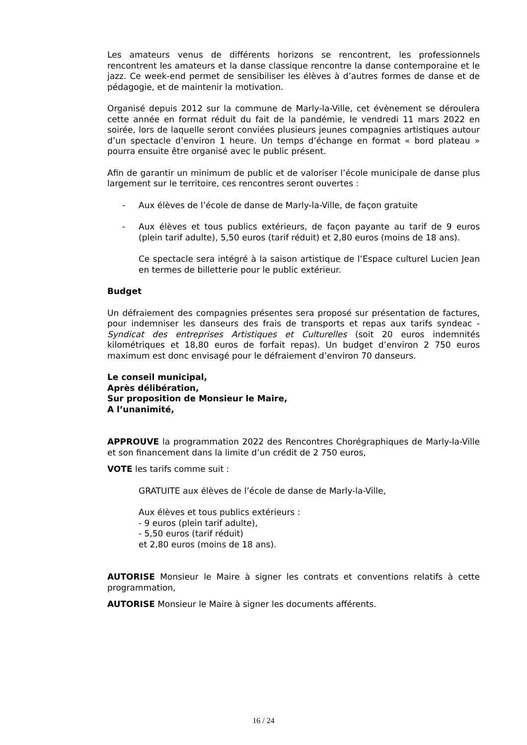Les amateurs venus de différents horizons se rencontrent, les professionnels rencontrent les amateurs et la danse classique rencontre la danse contemporaine et le jazz. Ce week-end permet de sensibiliser les élèves à d’autres formes de danse et de pédagogie, et de maintenir la motivation.
Organisé depuis 2012 sur la commune de Marly-la-Ville, cet évènement se déroulera cette année en format réduit du fait de la pandémie, le vendredi 11 mars 2022 en soirée, lors de laquelle seront conviées plusieurs jeunes compagnies artistiques autour d’un spectacle d’environ 1 heure. Un temps d’échange en format « bord plateau » pourra ensuite être organisé avec le public présent.
Afin de garantir un minimum de public et de valoriser l’école municipale de danse plus largement sur le territoire, ces rencontres seront ouvertes :
- Aux élèves de l’école de danse de Marly-la-Ville, de façon gratuite
- Aux élèves et tous publics extérieurs, de façon payante au tarif de 9 euros (plein tarif adulte), 5,50 euros (tarif réduit) et 2,80 euros (moins de 18 ans).
Ce spectacle sera intégré à la saison artistique de l’Espace culturel Lucien Jean en termes de billetterie pour le public extérieur.
Budget
Un défraiement des compagnies présentes sera proposé sur présentation de factures, pour indemniser les danseurs des frais de transports et repas aux tarifs syndeac - Syndicat des entreprises Artistiques et Culturelles (soit 20 euros indemnités kilométriques et 18,80 euros de forfait repas). Un budget d’environ 2 750 euros maximum est donc envisagé pour le défraiement d’environ 70 danseurs.
Le conseil municipal,
Après délibération,
Sur proposition de Monsieur le Maire,
A l’unanimité,
APPROUVE la programmation 2022 des Rencontres Chorégraphiques de Marly-la-Ville et son financement dans la limite d’un crédit de 2 750 euros,
VOTE les tarifs comme suit :
GRATUITE aux élèves de l’école de danse de Marly-la-Ville,
Aux élèves et tous publics extérieurs :
- 9 euros (plein tarif adulte),
- 5,50 euros (tarif réduit)
et 2,80 euros (moins de 18 ans).
AUTORISE Monsieur le Maire à signer les contrats et conventions relatifs à cette programmation,
AUTORISE Monsieur le Maire à signer les documents afférents.
16 / 24